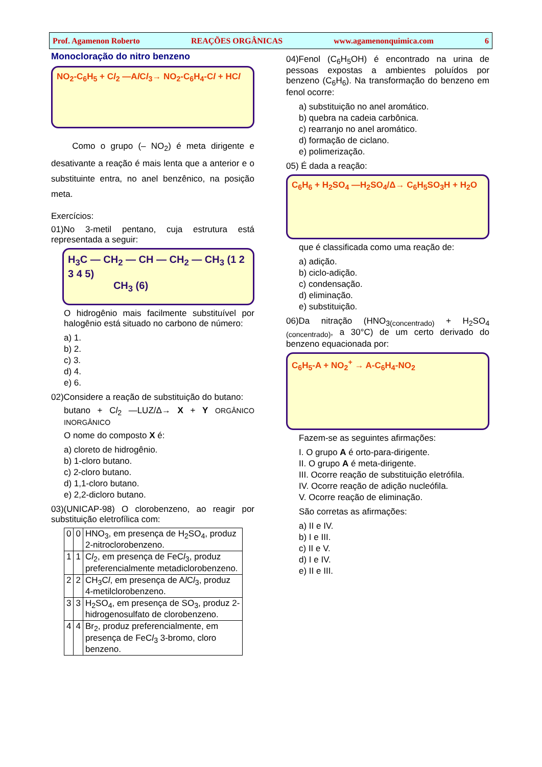Prof. Agamenon Roberto REAÇÕES ORGÂNICAS www.agamenonquimica.com 6
Monocloração do nitro benzeno
NO<sub>2</sub>-C<sub>6</sub>H<sub>5</sub> + Cl<sub>2</sub> —Al Cl<sub>3</sub>→ NO<sub>2</sub>-C<sub>6</sub>H<sub>4</sub>-Cl + HCl
Como o grupo (– NO<sub>2</sub>) é meta dirigente e desativante a reação é mais lenta que a anterior e o substituinte entra, no anel benzênico, na posição meta.
Exercícios:
01)No 3-metil pentano, cuja estrutura está representada a seguir:
H<sub>3</sub>C — CH<sub>2</sub> — CH — CH<sub>2</sub> — CH<sub>3</sub> (1 2 3 4 5)
CH<sub>3</sub> (6)
O hidrogênio mais facilmente substituível por halogênio está situado no carbono de número:
a) 1.
b) 2.
c) 3.
d) 4.
e) 6.
02)Considere a reação de substituição do butano:
butano + Cl<sub>2</sub> —LUZ/Δ→ X + Y ORGÂNICO INORGÂNICO
O nome do composto X é:
a) cloreto de hidrogênio.
b) 1-cloro butano.
c) 2-cloro butano.
d) 1,1-cloro butano.
e) 2,2-dicloro butano.
03)(UNICAP-98) O clorobenzeno, ao reagir por substituição eletrofílica com:
| 0 | 0 | HNO<sub>3</sub>, em presença de H<sub>2</sub>SO<sub>4</sub>, produz 2-nitroclorobenzeno. |
| 1 | 1 | C l<sub>2</sub>, em presença de FeC l<sub>3</sub>, produz preferencialmente metadiclorobenzeno. |
| 2 | 2 | CH<sub>3</sub>C l , em presença de A l C l<sub>3</sub>, produz 4-metilclorobenzeno. |
| 3 | 3 | H<sub>2</sub>SO<sub>4</sub>, em presença de SO<sub>3</sub>, produz 2-hidrogenosulfato de clorobenzeno. |
| 4 | 4 | Br<sub>2</sub>, produz preferencialmente, em presença de FeC l<sub>3</sub> 3-bromo, cloro benzeno. |
04)Fenol (C<sub>6</sub>H<sub>5</sub>OH) é encontrado na urina de pessoas expostas a ambientes poluídos por benzeno (C<sub>6</sub>H<sub>6</sub>). Na transformação do benzeno em fenol ocorre:
a) substituição no anel aromático.
b) quebra na cadeia carbônica.
c) rearranjo no anel aromático.
d) formação de ciclano.
e) polimerização.
05) É dada a reação:
C<sub>6</sub>H<sub>6</sub> + H<sub>2</sub>SO<sub>4</sub> —H<sub>2</sub>SO<sub>4</sub>/Δ→ C<sub>6</sub>H<sub>5</sub>SO<sub>3</sub>H + H<sub>2</sub>O
que é classificada como uma reação de:
a) adição.
b) ciclo-adição.
c) condensação.
d) eliminação.
e) substituição.
06)Da nitração (HNO<sub>3(concentrado)</sub> + H<sub>2</sub>SO<sub>4 (concentrado)</sub>, a 30°C) de um certo derivado do benzeno equacionada por:
C<sub>6</sub>H<sub>5</sub>-A + NO<sub>2</sub><sup>+</sup> → A-C<sub>6</sub>H<sub>4</sub>-NO<sub>2</sub>
Fazem-se as seguintes afirmações:
I. O grupo A é orto-para-dirigente.
II. O grupo A é meta-dirigente.
III. Ocorre reação de substituição eletrófila.
IV. Ocorre reação de adição nucleófila.
V. Ocorre reação de eliminação.
São corretas as afirmações:
a) II e IV.
b) I e III.
c) II e V.
d) I e IV.
e) II e III.